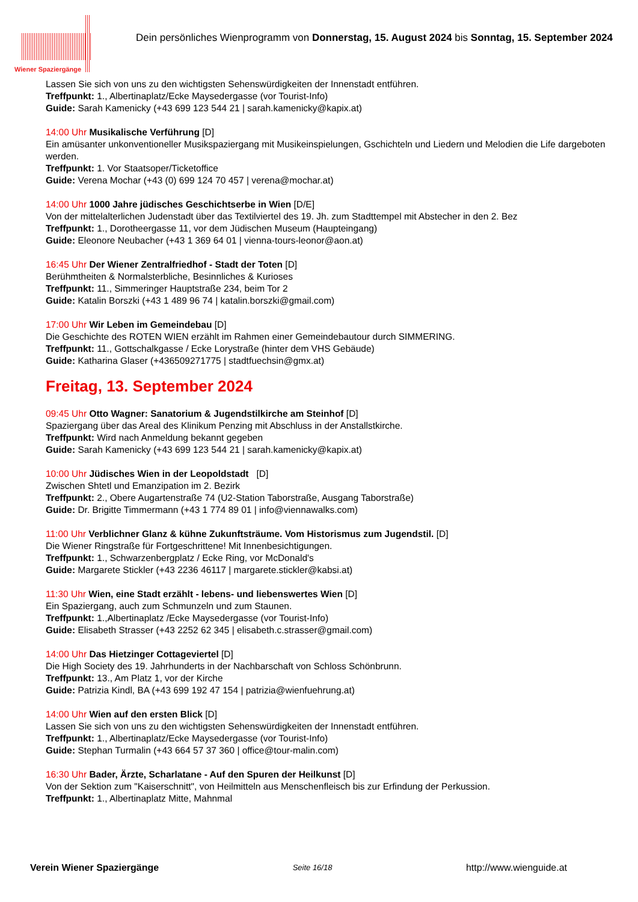Wiener Spaziergänge
Dein persönliches Wienprogramm von Donnerstag, 15. August 2024 bis Sonntag, 15. September 2024
Lassen Sie sich von uns zu den wichtigsten Sehenswürdigkeiten der Innenstadt entführen.
Treffpunkt: 1., Albertinaplatz/Ecke Maysedergasse (vor Tourist-Info)
Guide: Sarah Kamenicky (+43 699 123 544 21 | sarah.kamenicky@kapix.at)
14:00 Uhr Musikalische Verführung [D]
Ein amüsanter unkonventioneller Musikspaziergang mit Musikeinspielungen, Gschichteln und Liedern und Melodien die Life dargeboten werden.
Treffpunkt: 1. Vor Staatsoper/Ticketoffice
Guide: Verena Mochar (+43 (0) 699 124 70 457 | verena@mochar.at)
14:00 Uhr 1000 Jahre jüdisches Geschichtserbe in Wien [D/E]
Von der mittelalterlichen Judenstadt über das Textilviertel des 19. Jh. zum Stadttempel mit Abstecher in den 2. Bez
Treffpunkt: 1., Dorotheergasse 11, vor dem Jüdischen Museum (Haupteingang)
Guide: Eleonore Neubacher (+43 1 369 64 01 | vienna-tours-leonor@aon.at)
16:45 Uhr Der Wiener Zentralfriedhof - Stadt der Toten [D]
Berühmtheiten & Normalsterbliche, Besinnliches & Kurioses
Treffpunkt: 11., Simmeringer Hauptstraße 234, beim Tor 2
Guide: Katalin Borszki (+43 1 489 96 74 | katalin.borszki@gmail.com)
17:00 Uhr Wir Leben im Gemeindebau [D]
Die Geschichte des ROTEN WIEN erzählt im Rahmen einer Gemeindebautour durch SIMMERING.
Treffpunkt: 11., Gottschalkgasse / Ecke Lorystraße (hinter dem VHS Gebäude)
Guide: Katharina Glaser (+436509271775 | stadtfuechsin@gmx.at)
Freitag, 13. September 2024
09:45 Uhr Otto Wagner: Sanatorium & Jugendstilkirche am Steinhof [D]
Spaziergang über das Areal des Klinikum Penzing mit Abschluss in der Anstallstkirche.
Treffpunkt: Wird nach Anmeldung bekannt gegeben
Guide: Sarah Kamenicky (+43 699 123 544 21 | sarah.kamenicky@kapix.at)
10:00 Uhr Jüdisches Wien in der Leopoldstadt [D]
Zwischen Shtetl und Emanzipation im 2. Bezirk
Treffpunkt: 2., Obere Augartenstraße 74 (U2-Station Taborstraße, Ausgang Taborstraße)
Guide: Dr. Brigitte Timmermann (+43 1 774 89 01 | info@viennawalks.com)
11:00 Uhr Verblichner Glanz & kühne Zukunftsträume. Vom Historismus zum Jugendstil. [D]
Die Wiener Ringstraße für Fortgeschrittene! Mit Innenbesichtigungen.
Treffpunkt: 1., Schwarzenbergplatz / Ecke Ring, vor McDonald's
Guide: Margarete Stickler (+43 2236 46117 | margarete.stickler@kabsi.at)
11:30 Uhr Wien, eine Stadt erzählt - lebens- und liebenswertes Wien [D]
Ein Spaziergang, auch zum Schmunzeln und zum Staunen.
Treffpunkt: 1.,Albertinaplatz /Ecke Maysedergasse (vor Tourist-Info)
Guide: Elisabeth Strasser (+43 2252 62 345 | elisabeth.c.strasser@gmail.com)
14:00 Uhr Das Hietzinger Cottageviertel [D]
Die High Society des 19. Jahrhunderts in der Nachbarschaft von Schloss Schönbrunn.
Treffpunkt: 13., Am Platz 1, vor der Kirche
Guide: Patrizia Kindl, BA (+43 699 192 47 154 | patrizia@wienfuehrung.at)
14:00 Uhr Wien auf den ersten Blick [D]
Lassen Sie sich von uns zu den wichtigsten Sehenswürdigkeiten der Innenstadt entführen.
Treffpunkt: 1., Albertinaplatz/Ecke Maysedergasse (vor Tourist-Info)
Guide: Stephan Turmalin (+43 664 57 37 360 | office@tour-malin.com)
16:30 Uhr Bader, Ärzte, Scharlatane - Auf den Spuren der Heilkunst [D]
Von der Sektion zum "Kaiserschnitt", von Heilmitteln aus Menschenfleisch bis zur Erfindung der Perkussion.
Treffpunkt: 1., Albertinaplatz Mitte, Mahnmal
Verein Wiener Spaziergänge Seite 16/18 http://www.wienguide.at